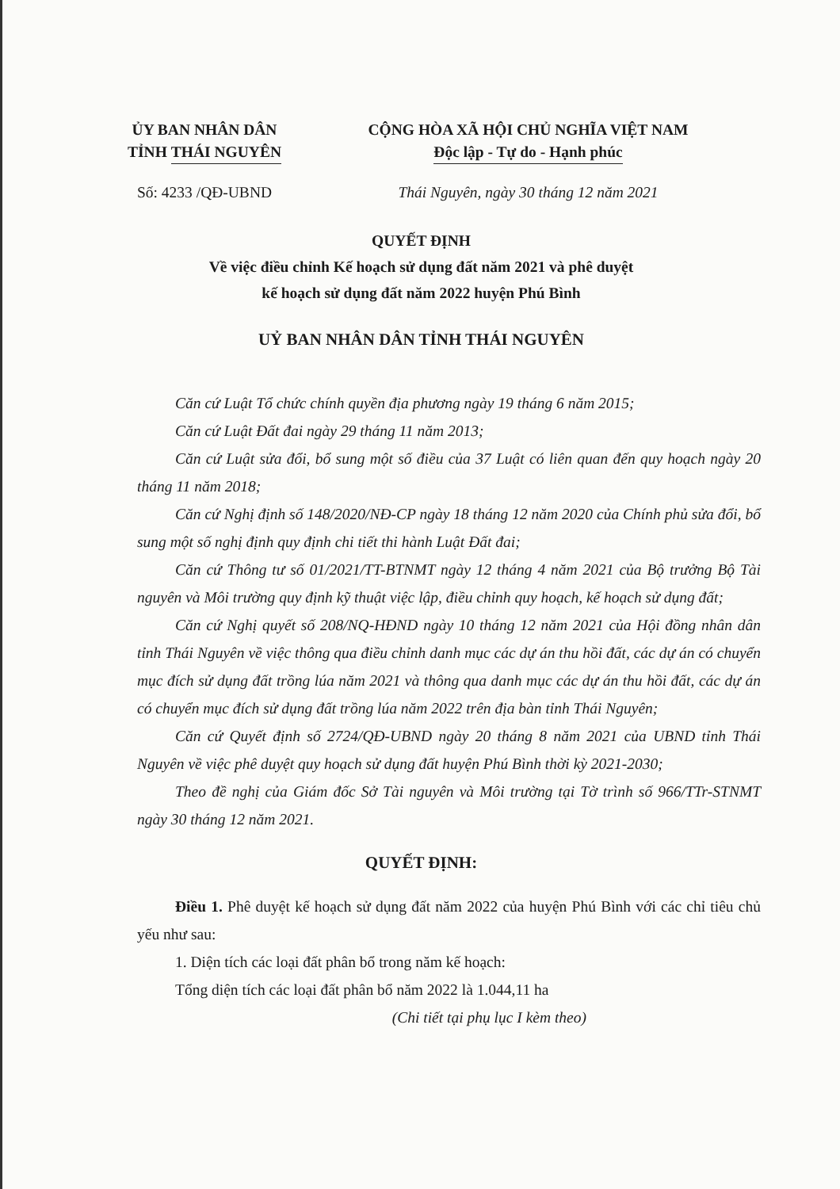ỦY BAN NHÂN DÂN
TỈNH THÁI NGUYÊN
CỘNG HÒA XÃ HỘI CHỦ NGHĨA VIỆT NAM
Độc lập - Tự do - Hạnh phúc
Số: 4233 /QĐ-UBND Thái Nguyên, ngày 30 tháng 12 năm 2021
QUYẾT ĐỊNH
Về việc điều chỉnh Kế hoạch sử dụng đất năm 2021 và phê duyệt
kế hoạch sử dụng đất năm 2022 huyện Phú Bình
UỶ BAN NHÂN DÂN TỈNH THÁI NGUYÊN
Căn cứ Luật Tổ chức chính quyền địa phương ngày 19 tháng 6 năm 2015;
Căn cứ Luật Đất đai ngày 29 tháng 11 năm 2013;
Căn cứ Luật sửa đổi, bổ sung một số điều của 37 Luật có liên quan đến quy hoạch ngày 20 tháng 11 năm 2018;
Căn cứ Nghị định số 148/2020/NĐ-CP ngày 18 tháng 12 năm 2020 của Chính phủ sửa đổi, bổ sung một số nghị định quy định chi tiết thi hành Luật Đất đai;
Căn cứ Thông tư số 01/2021/TT-BTNMT ngày 12 tháng 4 năm 2021 của Bộ trưởng Bộ Tài nguyên và Môi trường quy định kỹ thuật việc lập, điều chỉnh quy hoạch, kế hoạch sử dụng đất;
Căn cứ Nghị quyết số 208/NQ-HĐND ngày 10 tháng 12 năm 2021 của Hội đồng nhân dân tỉnh Thái Nguyên về việc thông qua điều chỉnh danh mục các dự án thu hồi đất, các dự án có chuyển mục đích sử dụng đất trồng lúa năm 2021 và thông qua danh mục các dự án thu hồi đất, các dự án có chuyển mục đích sử dụng đất trồng lúa năm 2022 trên địa bàn tỉnh Thái Nguyên;
Căn cứ Quyết định số 2724/QĐ-UBND ngày 20 tháng 8 năm 2021 của UBND tỉnh Thái Nguyên về việc phê duyệt quy hoạch sử dụng đất huyện Phú Bình thời kỳ 2021-2030;
Theo đề nghị của Giám đốc Sở Tài nguyên và Môi trường tại Tờ trình số 966/TTr-STNMT ngày 30 tháng 12 năm 2021.
QUYẾT ĐỊNH:
Điều 1. Phê duyệt kế hoạch sử dụng đất năm 2022 của huyện Phú Bình với các chỉ tiêu chủ yếu như sau:
1. Diện tích các loại đất phân bổ trong năm kế hoạch:
Tổng diện tích các loại đất phân bổ năm 2022 là 1.044,11 ha
(Chi tiết tại phụ lục I kèm theo)